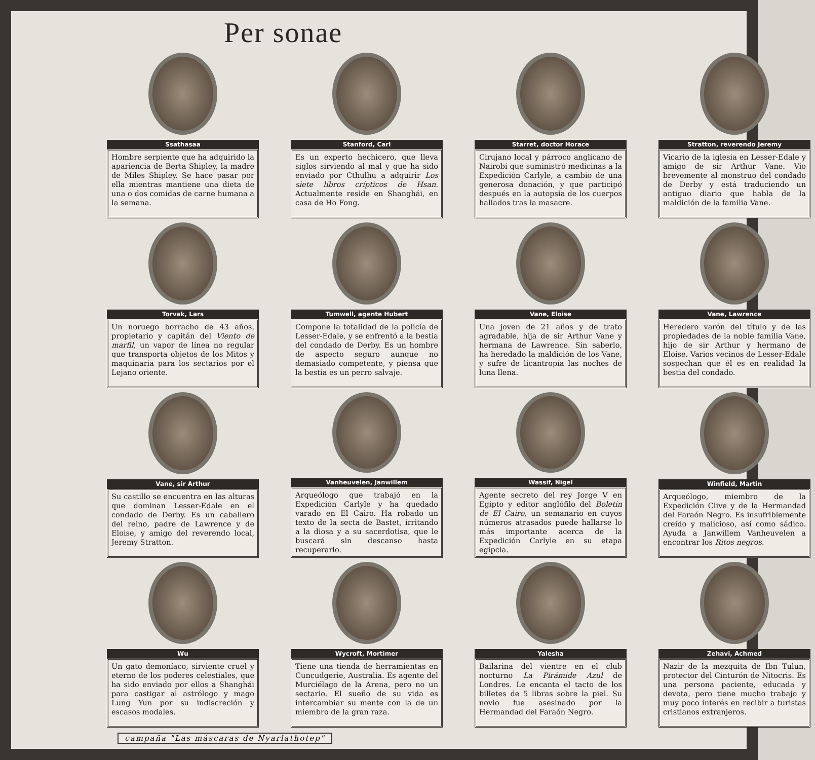Per sonae
Ssathasaa
Hombre serpiente que ha adquirido la apariencia de Berta Shipley, la madre de Miles Shipley. Se hace pasar por ella mientras mantiene una dieta de una o dos comidas de carne humana a la semana.
Stanford, Carl
Es un experto hechicero, que lleva siglos sirviendo al mal y que ha sido enviado por Cthulhu a adquirir Los siete libros crípticos de Hsan. Actualmente reside en Shanghái, en casa de Ho Fong.
Starret, doctor Horace
Cirujano local y párroco anglicano de Nairobi que suministró medicinas a la Expedición Carlyle, a cambio de una generosa donación, y que participó después en la autopsia de los cuerpos hallados tras la masacre.
Stratton, reverendo Jeremy
Vicario de la iglesia en Lesser-Edale y amigo de sir Arthur Vane. Vio brevemente al monstruo del condado de Derby y está traduciendo un antiguo diario que habla de la maldición de la familia Vane.
Torvak, Lars
Un noruego borracho de 43 años, propietario y capitán del Viento de marfil, un vapor de línea no regular que transporta objetos de los Mitos y maquinaria para los sectarios por el Lejano oriente.
Tumwell, agente Hubert
Compone la totalidad de la policía de Lesser-Edale, y se enfrentó a la bestia del condado de Derby. Es un hombre de aspecto seguro aunque no demasiado competente, y piensa que la bestia es un perro salvaje.
Vane, Eloise
Una joven de 21 años y de trato agradable, hija de sir Arthur Vane y hermana de Lawrence. Sin saberlo, ha heredado la maldición de los Vane, y sufre de licantropía las noches de luna llena.
Vane, Lawrence
Heredero varón del título y de las propiedades de la noble familia Vane, hijo de sir Arthur y hermano de Eloise. Varios vecinos de Lesser-Edale sospechan que él es en realidad la bestia del condado.
Vane, sir Arthur
Su castillo se encuentra en las alturas que dominan Lesser-Edale en el condado de Derby. Es un caballero del reino, padre de Lawrence y de Eloise, y amigo del reverendo local, Jeremy Stratton.
Vanheuvelen, Janwillem
Arqueólogo que trabajó en la Expedición Carlyle y ha quedado varado en El Cairo. Ha robado un texto de la secta de Bastet, irritando a la diosa y a su sacerdotisa, que le buscará sin descanso hasta recuperarlo.
Wassif, Nigel
Agente secreto del rey Jorge V en Egipto y editor anglófilo del Boletín de El Cairo, un semanario en cuyos números atrasados puede hallarse lo más importante acerca de la Expedición Carlyle en su etapa egipcia.
Winfield, Martin
Arqueólogo, miembro de la Expedición Clive y de la Hermandad del Faraón Negro. Es insufriblemente creído y malicioso, así como sádico. Ayuda a Janwillem Vanheuvelen a encontrar los Ritos negros.
Wu
Un gato demoníaco, sirviente cruel y eterno de los poderes celestiales, que ha sido enviado por ellos a Shanghái para castigar al astrólogo y mago Lung Yun por su indiscreción y escasos modales.
Wycroft, Mortimer
Tiene una tienda de herramientas en Cuncudgerie, Australia. Es agente del Murciélago de la Arena, pero no un sectario. El sueño de su vida es intercambiar su mente con la de un miembro de la gran raza.
Yalesha
Bailarina del vientre en el club nocturno La Pirámide Azul de Londres. Le encanta el tacto de los billetes de 5 libras sobre la piel. Su novio fue asesinado por la Hermandad del Faraón Negro.
Zehavi, Achmed
Nazir de la mezquita de Ibn Tulun, protector del Cinturón de Nitocris. Es una persona paciente, educada y devota, pero tiene mucho trabajo y muy poco interés en recibir a turistas cristianos extranjeros.
campaña "Las máscaras de Nyarlathotep"